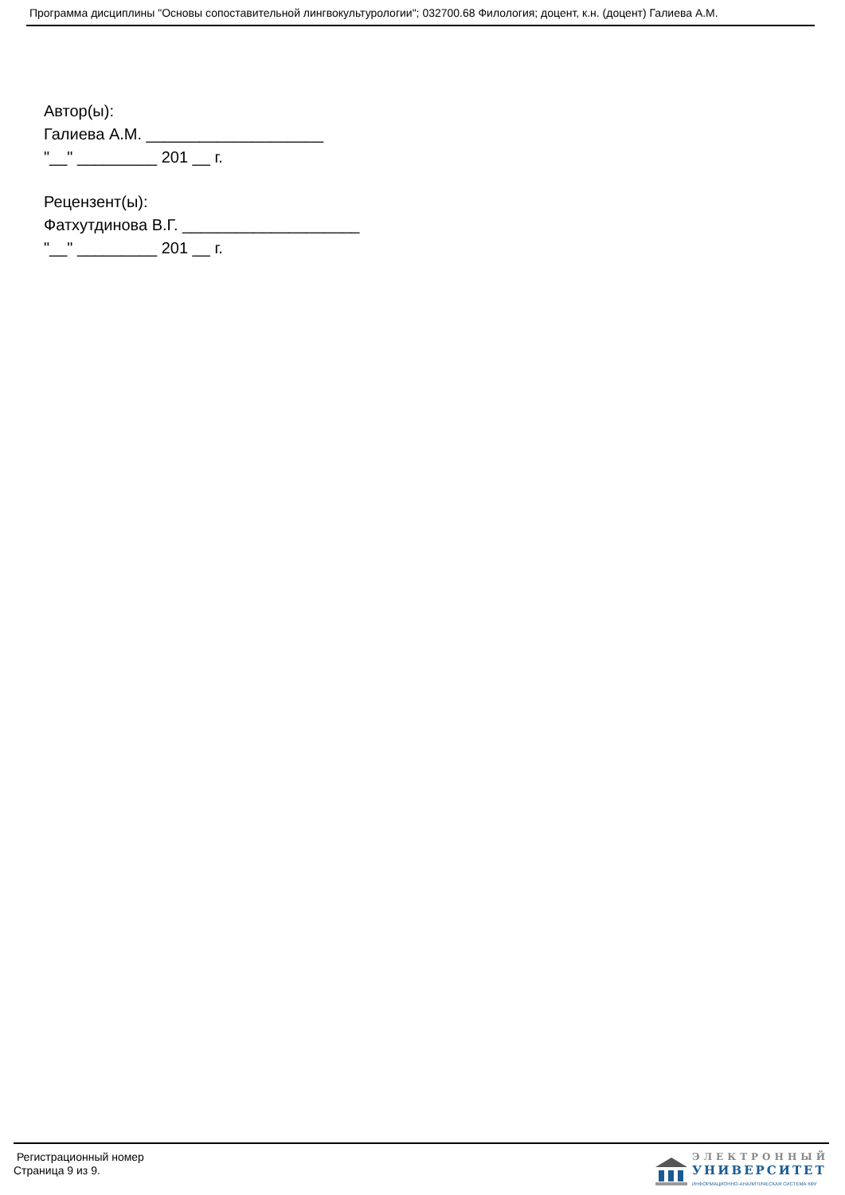Программа дисциплины "Основы сопоставительной лингвокультурологии"; 032700.68 Филология; доцент, к.н. (доцент) Галиева А.М.
Автор(ы):
Галиева А.М. ____________________
"__" _________ 201 __ г.
Рецензент(ы):
Фатхутдинова В.Г. ____________________
"__" _________ 201 __ г.
Регистрационный номер
Страница 9 из 9.
ЭЛЕКТРОННЫЙ
УНИВЕРСИТЕТ
ИНФОРМАЦИОННО-АНАЛИТИЧЕСКАЯ СИСТЕМА КФУ